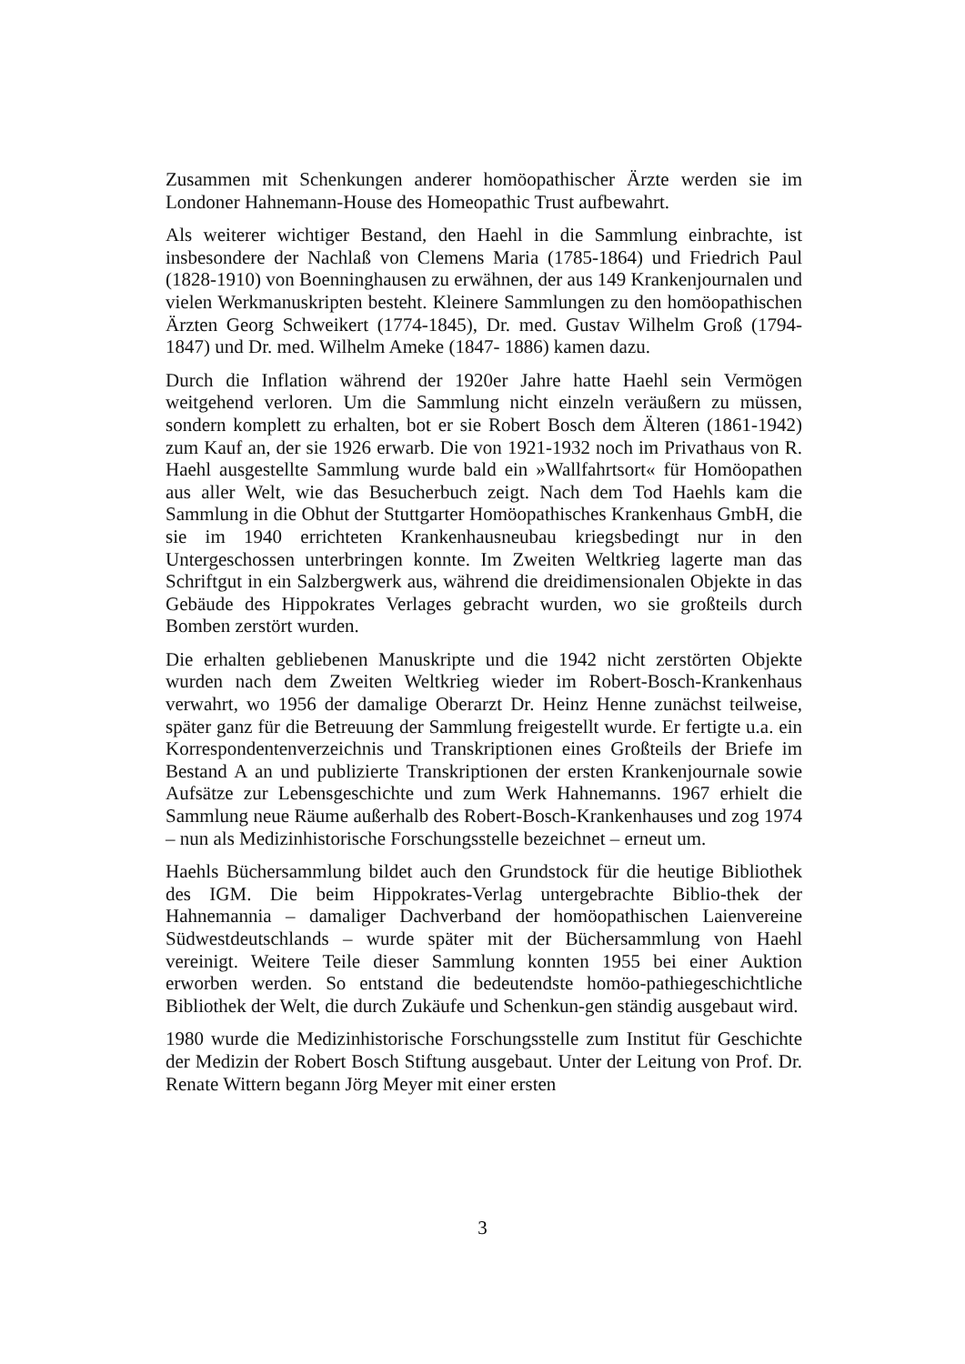Zusammen mit Schenkungen anderer homöopathischer Ärzte werden sie im Londoner Hahnemann-House des Homeopathic Trust aufbewahrt.
Als weiterer wichtiger Bestand, den Haehl in die Sammlung einbrachte, ist insbesondere der Nachlaß von Clemens Maria (1785-1864) und Friedrich Paul (1828-1910) von Boenninghausen zu erwähnen, der aus 149 Krankenjournalen und vielen Werkmanuskripten besteht. Kleinere Sammlungen zu den homöopathischen Ärzten Georg Schweikert (1774-1845), Dr. med. Gustav Wilhelm Groß (1794-1847) und Dr. med. Wilhelm Ameke (1847- 1886) kamen dazu.
Durch die Inflation während der 1920er Jahre hatte Haehl sein Vermögen weitgehend verloren. Um die Sammlung nicht einzeln veräußern zu müssen, sondern komplett zu erhalten, bot er sie Robert Bosch dem Älteren (1861-1942) zum Kauf an, der sie 1926 erwarb. Die von 1921-1932 noch im Privathaus von R. Haehl ausgestellte Sammlung wurde bald ein »Wallfahrtsort« für Homöopathen aus aller Welt, wie das Besucherbuch zeigt. Nach dem Tod Haehls kam die Sammlung in die Obhut der Stuttgarter Homöopathisches Krankenhaus GmbH, die sie im 1940 errichteten Krankenhausneubau kriegsbedingt nur in den Untergeschossen unterbringen konnte. Im Zweiten Weltkrieg lagerte man das Schriftgut in ein Salzbergwerk aus, während die dreidimensionalen Objekte in das Gebäude des Hippokrates Verlages gebracht wurden, wo sie großteils durch Bomben zerstört wurden.
Die erhalten gebliebenen Manuskripte und die 1942 nicht zerstörten Objekte wurden nach dem Zweiten Weltkrieg wieder im Robert-Bosch-Krankenhaus verwahrt, wo 1956 der damalige Oberarzt Dr. Heinz Henne zunächst teilweise, später ganz für die Betreuung der Sammlung freigestellt wurde. Er fertigte u.a. ein Korrespondentenverzeichnis und Transkriptionen eines Großteils der Briefe im Bestand A an und publizierte Transkriptionen der ersten Krankenjournale sowie Aufsätze zur Lebensgeschichte und zum Werk Hahnemanns. 1967 erhielt die Sammlung neue Räume außerhalb des Robert-Bosch-Krankenhauses und zog 1974 – nun als Medizinhistorische Forschungsstelle bezeichnet – erneut um.
Haehls Büchersammlung bildet auch den Grundstock für die heutige Bibliothek des IGM. Die beim Hippokrates-Verlag untergebrachte Biblio-thek der Hahnemannia – damaliger Dachverband der homöopathischen Laienvereine Südwestdeutschlands – wurde später mit der Büchersammlung von Haehl vereinigt. Weitere Teile dieser Sammlung konnten 1955 bei einer Auktion erworben werden. So entstand die bedeutendste homöo-pathiegeschichtliche Bibliothek der Welt, die durch Zukäufe und Schenkun-gen ständig ausgebaut wird.
1980 wurde die Medizinhistorische Forschungsstelle zum Institut für Geschichte der Medizin der Robert Bosch Stiftung ausgebaut. Unter der Leitung von Prof. Dr. Renate Wittern begann Jörg Meyer mit einer ersten
3